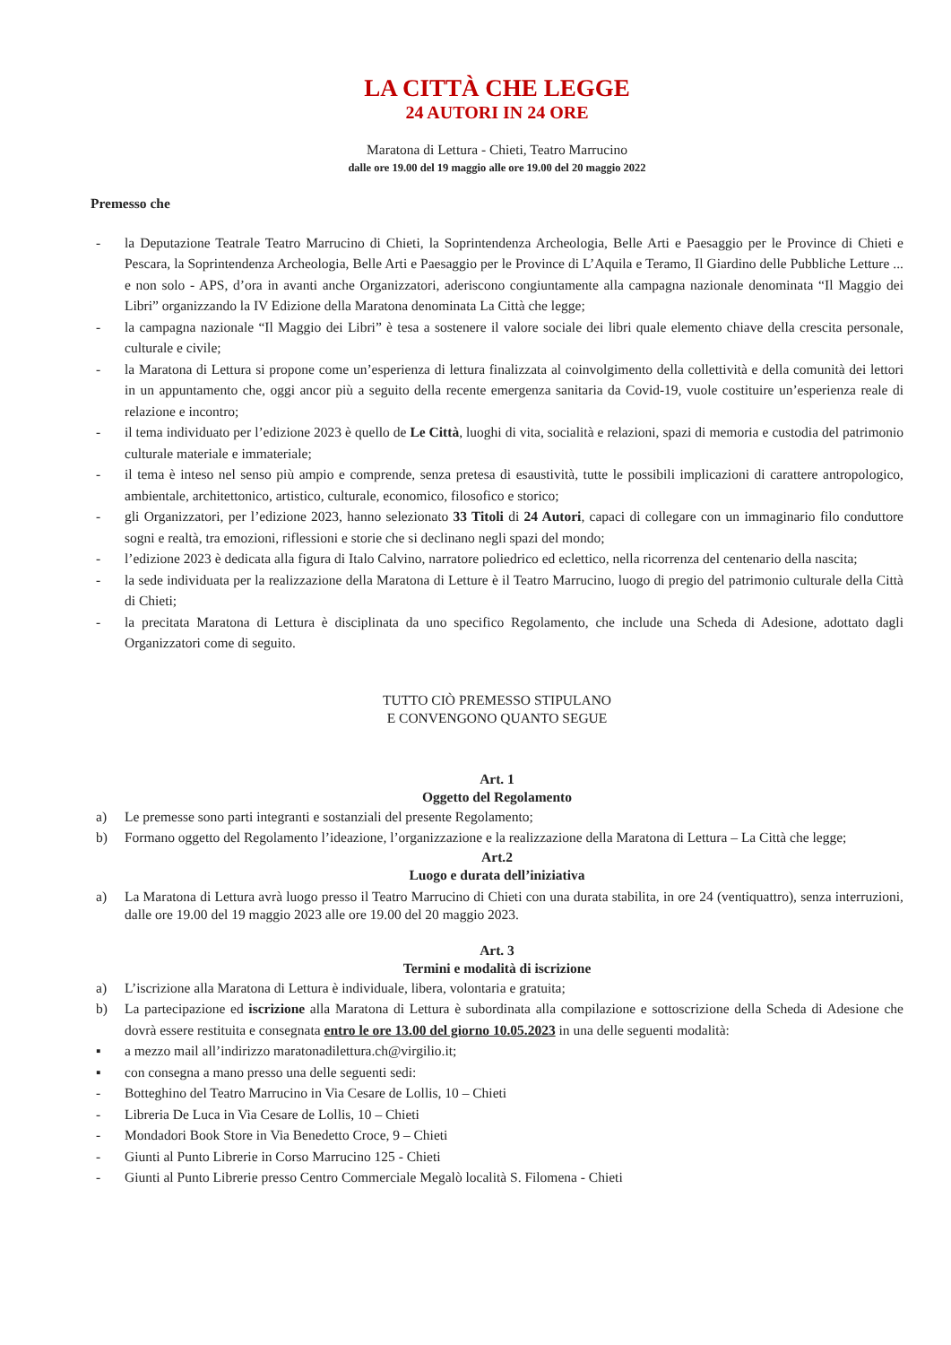LA CITTÀ CHE LEGGE
24 AUTORI IN 24 ORE
Maratona di Lettura - Chieti, Teatro Marrucino
dalle ore 19.00 del 19 maggio alle ore 19.00 del 20 maggio 2022
Premesso che
- la Deputazione Teatrale Teatro Marrucino di Chieti, la Soprintendenza Archeologia, Belle Arti e Paesaggio per le Province di Chieti e Pescara, la Soprintendenza Archeologia, Belle Arti e Paesaggio per le Province di L’Aquila e Teramo, Il Giardino delle Pubbliche Letture ... e non solo - APS, d’ora in avanti anche Organizzatori, aderiscono congiuntamente alla campagna nazionale denominata “Il Maggio dei Libri” organizzando la IV Edizione della Maratona denominata La Città che legge;
- la campagna nazionale “Il Maggio dei Libri” è tesa a sostenere il valore sociale dei libri quale elemento chiave della crescita personale, culturale e civile;
- la Maratona di Lettura si propone come un’esperienza di lettura finalizzata al coinvolgimento della collettività e della comunità dei lettori in un appuntamento che, oggi ancor più a seguito della recente emergenza sanitaria da Covid-19, vuole costituire un’esperienza reale di relazione e incontro;
- il tema individuato per l’edizione 2023 è quello de Le Città, luoghi di vita, socialità e relazioni, spazi di memoria e custodia del patrimonio culturale materiale e immateriale;
- il tema è inteso nel senso più ampio e comprende, senza pretesa di esaustività, tutte le possibili implicazioni di carattere antropologico, ambientale, architettonico, artistico, culturale, economico, filosofico e storico;
- gli Organizzatori, per l’edizione 2023, hanno selezionato 33 Titoli di 24 Autori, capaci di collegare con un immaginario filo conduttore sogni e realtà, tra emozioni, riflessioni e storie che si declinano negli spazi del mondo;
- l’edizione 2023 è dedicata alla figura di Italo Calvino, narratore poliedrico ed eclettico, nella ricorrenza del centenario della nascita;
- la sede individuata per la realizzazione della Maratona di Letture è il Teatro Marrucino, luogo di pregio del patrimonio culturale della Città di Chieti;
- la precitata Maratona di Lettura è disciplinata da uno specifico Regolamento, che include una Scheda di Adesione, adottato dagli Organizzatori come di seguito.
TUTTO CIÒ PREMESSO STIPULANO
E CONVENGONO QUANTO SEGUE
Art. 1
Oggetto del Regolamento
a) Le premesse sono parti integranti e sostanziali del presente Regolamento;
b) Formano oggetto del Regolamento l’ideazione, l’organizzazione e la realizzazione della Maratona di Lettura – La Città che legge;
Art.2
Luogo e durata dell’iniziativa
a) La Maratona di Lettura avrà luogo presso il Teatro Marrucino di Chieti con una durata stabilita, in ore 24 (ventiquattro), senza interruzioni, dalle ore 19.00 del 19 maggio 2023 alle ore 19.00 del 20 maggio 2023.
Art. 3
Termini e modalità di iscrizione
a) L’iscrizione alla Maratona di Lettura è individuale, libera, volontaria e gratuita;
b) La partecipazione ed iscrizione alla Maratona di Lettura è subordinata alla compilazione e sottoscrizione della Scheda di Adesione che dovrà essere restituita e consegnata entro le ore 13.00 del giorno 10.05.2023 in una delle seguenti modalità:
▪ a mezzo mail all’indirizzo maratonadilettura.ch@virgilio.it;
▪ con consegna a mano presso una delle seguenti sedi:
- Botteghino del Teatro Marrucino in Via Cesare de Lollis, 10 – Chieti
- Libreria De Luca in Via Cesare de Lollis, 10 – Chieti
- Mondadori Book Store in Via Benedetto Croce, 9 – Chieti
- Giunti al Punto Librerie in Corso Marrucino 125 - Chieti
- Giunti al Punto Librerie presso Centro Commerciale Megalò località S. Filomena - Chieti